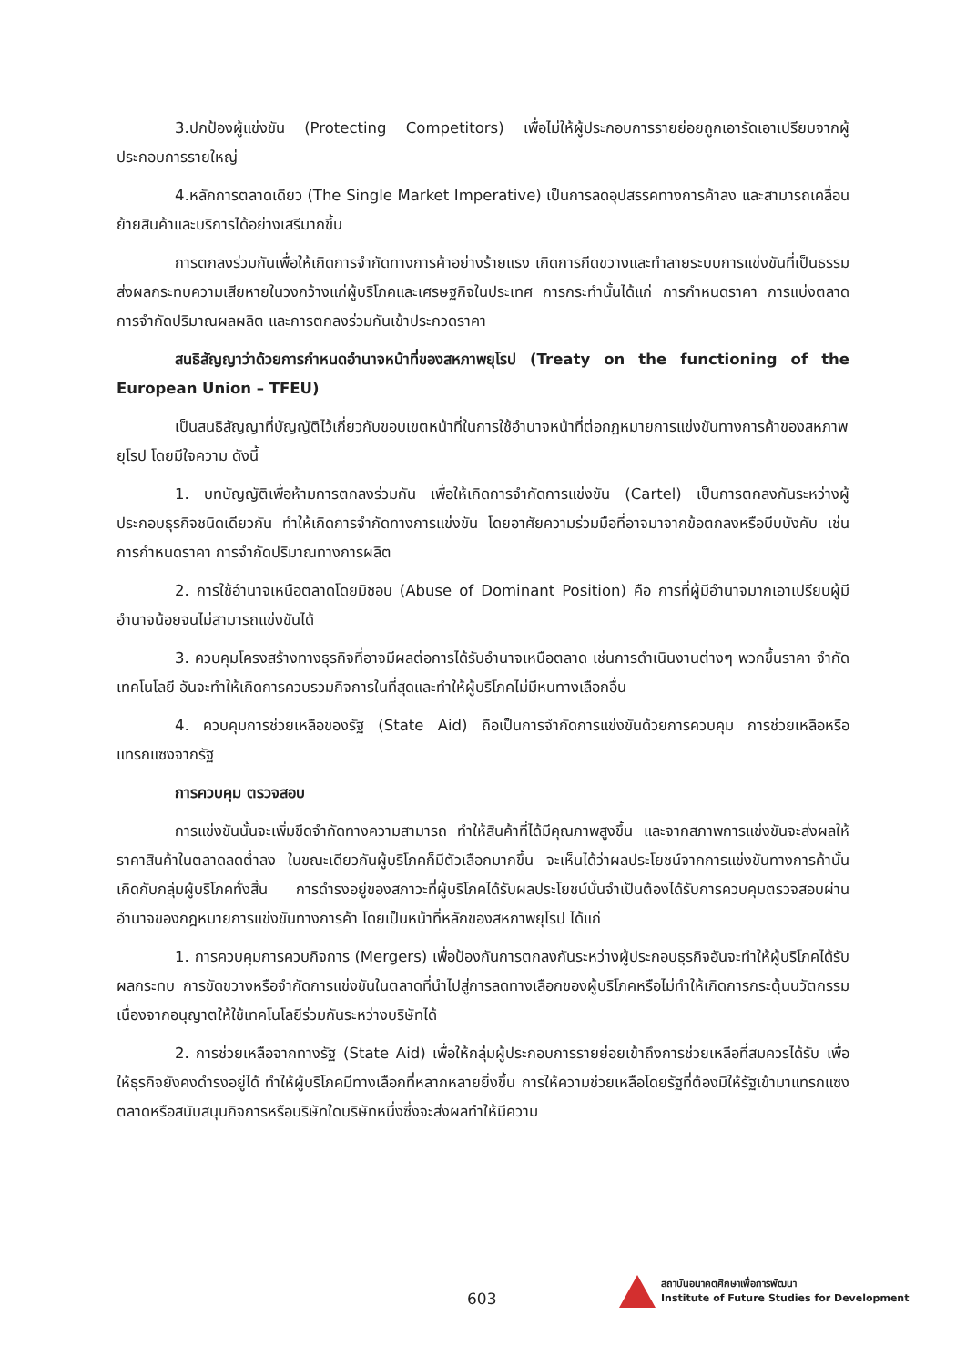3.ปกป้องผู้แข่งขัน (Protecting Competitors) เพื่อไม่ให้ผู้ประกอบการรายย่อยถูกเอารัดเอาเปรียบจากผู้ประกอบการรายใหญ่
4.หลักการตลาดเดียว (The Single Market Imperative) เป็นการลดอุปสรรคทางการค้าลง และสามารถเคลื่อนย้ายสินค้าและบริการได้อย่างเสรีมากขึ้น
การตกลงร่วมกันเพื่อให้เกิดการจำกัดทางการค้าอย่างร้ายแรง เกิดการกีดขวางและทำลายระบบการแข่งขันที่เป็นธรรม ส่งผลกระทบความเสียหายในวงกว้างแก่ผู้บริโภคและเศรษฐกิจในประเทศ การกระทำนั้นได้แก่ การกำหนดราคา การแบ่งตลาด การจำกัดปริมาณผลผลิต และการตกลงร่วมกันเข้าประกวดราคา
สนธิสัญญาว่าด้วยการกำหนดอำนาจหน้าที่ของสหภาพยุโรป (Treaty on the functioning of the European Union – TFEU)
เป็นสนธิสัญญาที่บัญญัติไว้เกี่ยวกับขอบเขตหน้าที่ในการใช้อำนาจหน้าที่ต่อกฎหมายการแข่งขันทางการค้าของสหภาพยุโรป โดยมีใจความ ดังนี้
1. บทบัญญัติเพื่อห้ามการตกลงร่วมกัน เพื่อให้เกิดการจำกัดการแข่งขัน (Cartel) เป็นการตกลงกันระหว่างผู้ประกอบธุรกิจชนิดเดียวกัน ทำให้เกิดการจำกัดทางการแข่งขัน โดยอาศัยความร่วมมือที่อาจมาจากข้อตกลงหรือบีบบังคับ เช่น การกำหนดราคา การจำกัดปริมาณทางการผลิต
2. การใช้อำนาจเหนือตลาดโดยมิชอบ (Abuse of Dominant Position) คือ การที่ผู้มีอำนาจมากเอาเปรียบผู้มีอำนาจน้อยจนไม่สามารถแข่งขันได้
3. ควบคุมโครงสร้างทางธุรกิจที่อาจมีผลต่อการได้รับอำนาจเหนือตลาด เช่นการดำเนินงานต่างๆ พวกขึ้นราคา จำกัดเทคโนโลยี อันจะทำให้เกิดการควบรวมกิจการในที่สุดและทำให้ผู้บริโภคไม่มีหนทางเลือกอื่น
4. ควบคุมการช่วยเหลือของรัฐ (State Aid) ถือเป็นการจำกัดการแข่งขันด้วยการควบคุม การช่วยเหลือหรือแทรกแซงจากรัฐ
การควบคุม ตรวจสอบ
การแข่งขันนั้นจะเพิ่มขีดจำกัดทางความสามารถ ทำให้สินค้าที่ได้มีคุณภาพสูงขึ้น และจากสภาพการแข่งขันจะส่งผลให้ราคาสินค้าในตลาดลดต่ำลง ในขณะเดียวกันผู้บริโภคก็มีตัวเลือกมากขึ้น จะเห็นได้ว่าผลประโยชน์จากการแข่งขันทางการค้านั้นเกิดกับกลุ่มผู้บริโภคทั้งสิ้น การดำรงอยู่ของสภาวะที่ผู้บริโภคได้รับผลประโยชน์นั้นจำเป็นต้องได้รับการควบคุมตรวจสอบผ่านอำนาจของกฎหมายการแข่งขันทางการค้า โดยเป็นหน้าที่หลักของสหภาพยุโรป ได้แก่
1. การควบคุมการควบกิจการ (Mergers) เพื่อป้องกันการตกลงกันระหว่างผู้ประกอบธุรกิจอันจะทำให้ผู้บริโภคได้รับผลกระทบ การขัดขวางหรือจำกัดการแข่งขันในตลาดที่นำไปสู่การลดทางเลือกของผู้บริโภคหรือไม่ทำให้เกิดการกระตุ้นนวัตกรรมเนื่องจากอนุญาตให้ใช้เทคโนโลยีร่วมกันระหว่างบริษัทได้
2. การช่วยเหลือจากทางรัฐ (State Aid) เพื่อให้กลุ่มผู้ประกอบการรายย่อยเข้าถึงการช่วยเหลือที่สมควรได้รับ เพื่อให้ธุรกิจยังคงดำรงอยู่ได้ ทำให้ผู้บริโภคมีทางเลือกที่หลากหลายยิ่งขึ้น การให้ความช่วยเหลือโดยรัฐที่ต้องมิให้รัฐเข้ามาแทรกแซงตลาดหรือสนับสนุนกิจการหรือบริษัทใดบริษัทหนึ่งซึ่งจะส่งผลทำให้มีความ
603
สถาบันอนาคตศึกษาเพื่อการพัฒนา
Institute of Future Studies for Development